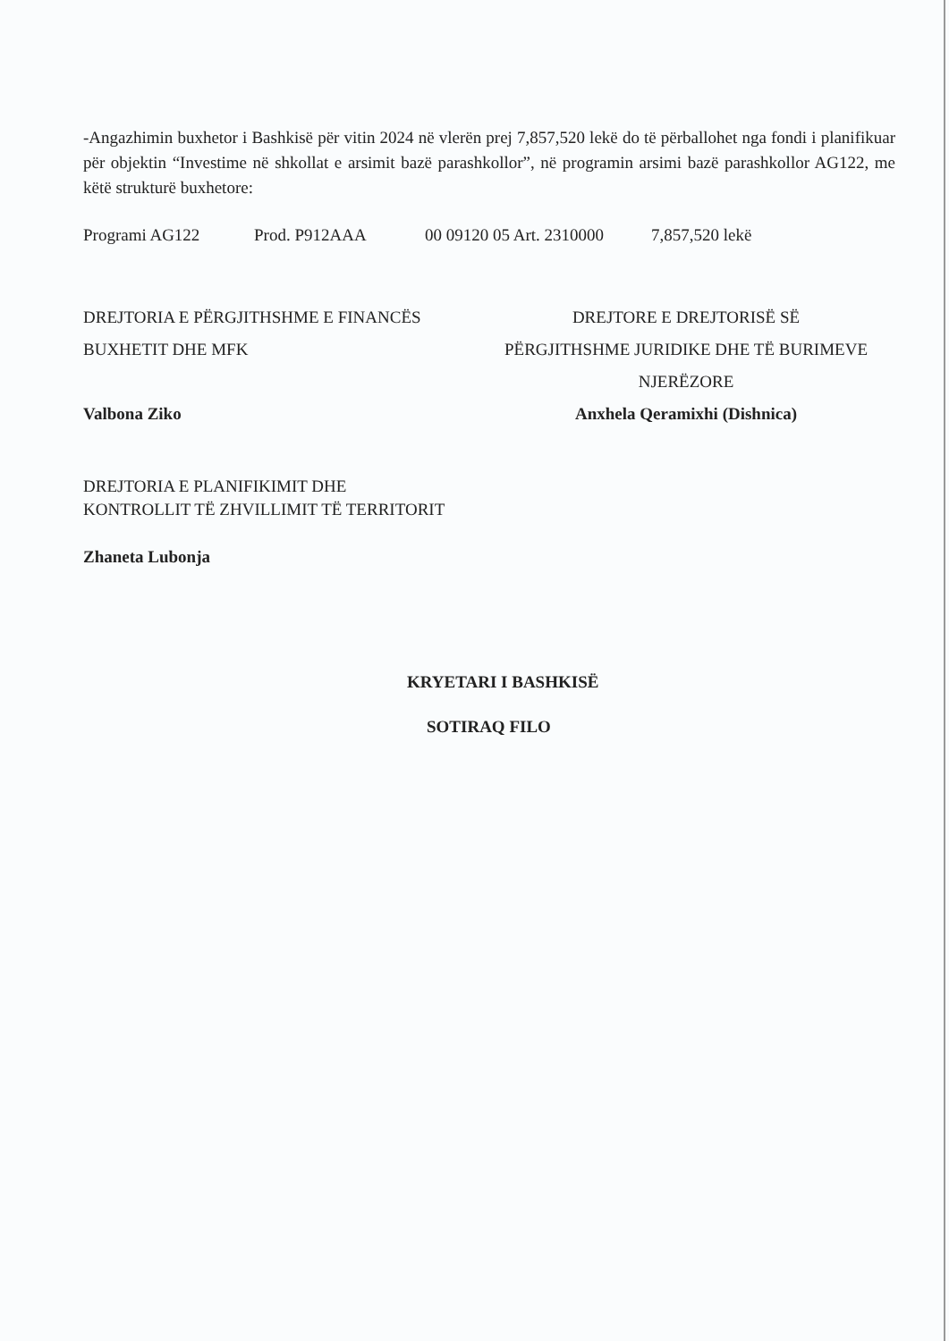-Angazhimin buxhetor i Bashkisë për vitin 2024 në vlerën prej 7,857,520 lekë do të përballohet nga fondi i planifikuar për objektin “Investime në shkollat e arsimit bazë parashkollor”, në programin arsimi bazë parashkollor AG122, me këtë strukturë buxhetore:
Programi AG122 Prod. P912AAA 00 09120 05 Art. 2310000 7,857,520 lekë
DREJTORIA E PËRGJITHSHME E FINANCËS
BUXHETIT DHE MFK
Valbona Ziko
DREJTORIA E PLANIFIKIMIT DHE
KONTROLLIT TË ZHVILLIMIT TË TERRITORIT
Zhaneta Lubonja
DREJTORE E DREJTORISË SË
PËRGJITHSHME JURIDIKE DHE TË BURIMEVE
NJERËZORE
Anxhela Qeramixhi (Dishnica)
KRYETARI I BASHKISË
SOTIRAQ FILO